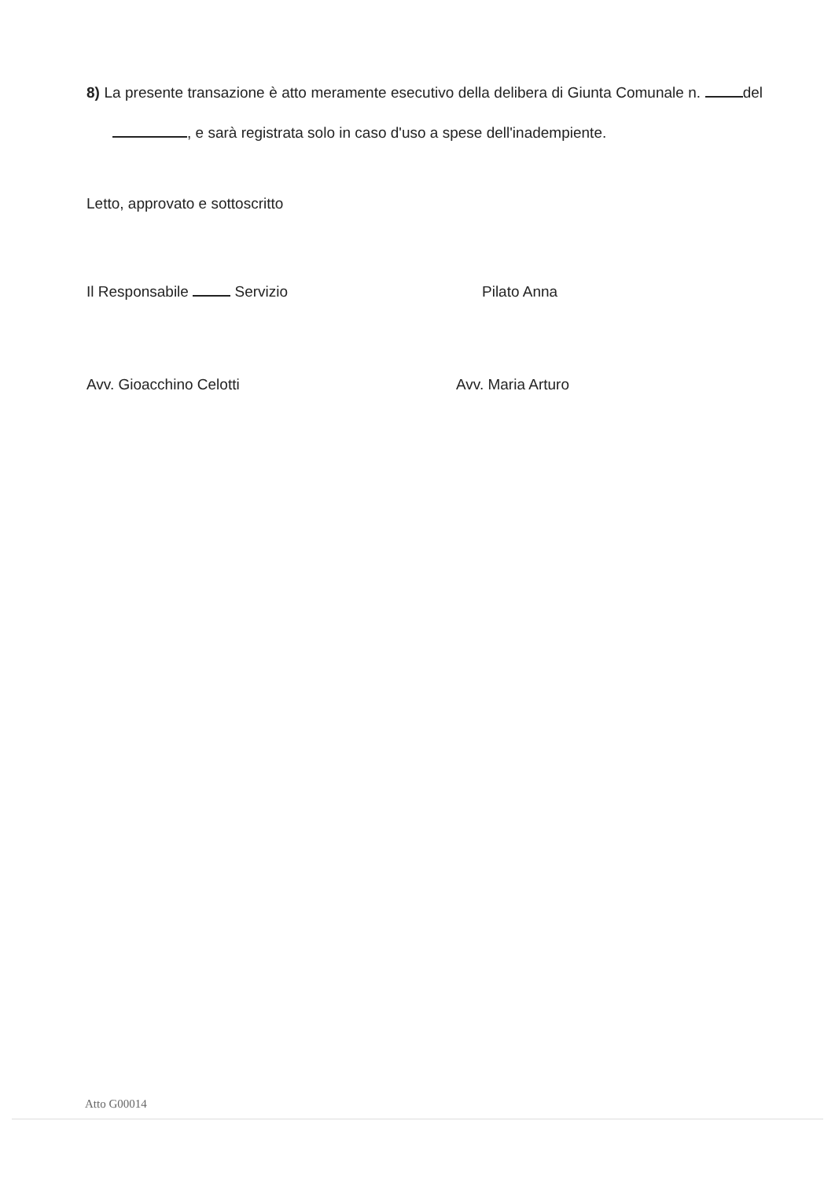8) La presente transazione è atto meramente esecutivo della delibera di Giunta Comunale n. del , e sarà registrata solo in caso d'uso a spese dell'inadempiente.
Letto, approvato e sottoscritto
Il Responsabile Servizio Pilato Anna
Avv. Gioacchino Celotti Avv. Maria Arturo
Atto G00014